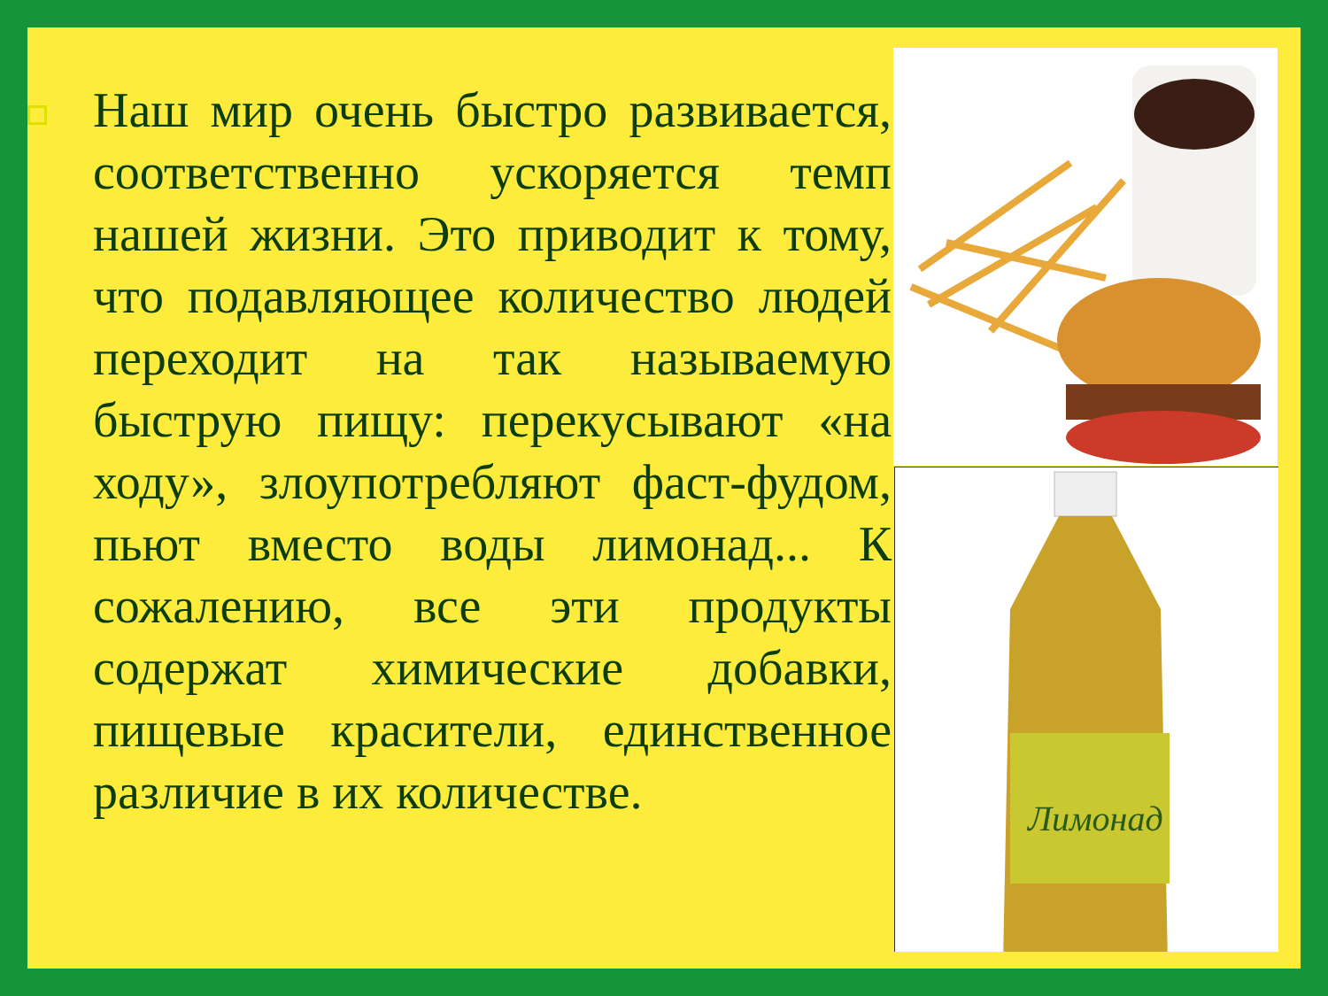Наш мир очень быстро развивается, соответственно ускоряется темп нашей жизни. Это приводит к тому, что подавляющее количество людей переходит на так называемую быструю пищу: перекусывают «на ходу», злоупотребляют фаст-фудом, пьют вместо воды лимонад... К сожалению, все эти продукты содержат химические добавки, пищевые красители, единственное различие в их количестве.
Лимонад